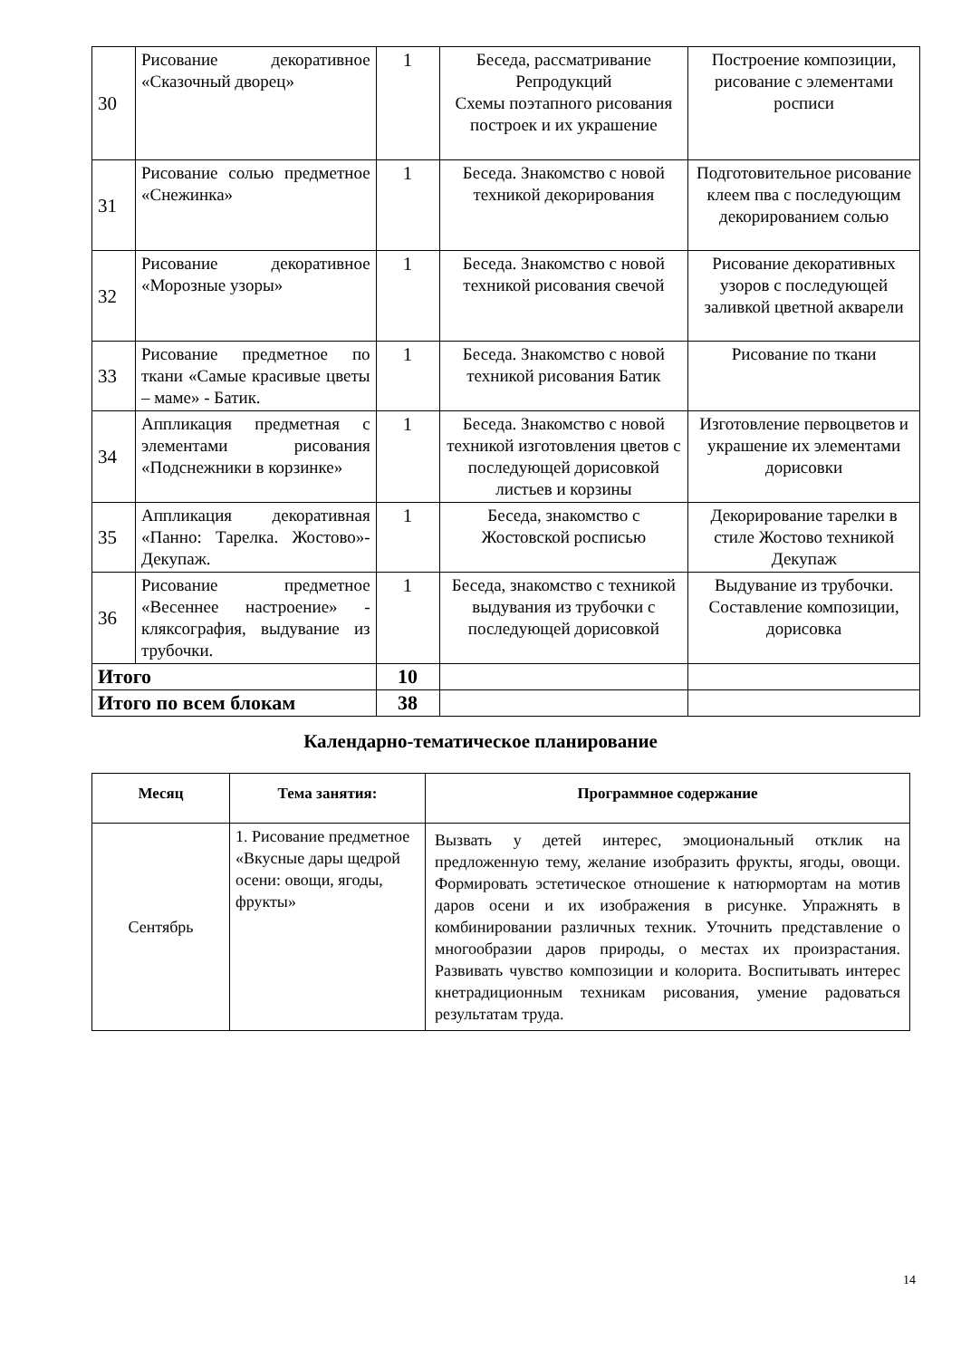| 30 | Рисование декоративное «Сказочный дворец» | 1 | Беседа, рассматривание Репродукций Схемы поэтапного рисования построек и их украшение | Построение композиции, рисование с элементами росписи |
| 31 | Рисование солью предметное «Снежинка» | 1 | Беседа. Знакомство с новой техникой декорирования | Подготовительное рисование клеем пва с последующим декорированием солью |
| 32 | Рисование декоративное «Морозные узоры» | 1 | Беседа. Знакомство с новой техникой рисования свечой | Рисование декоративных узоров с последующей заливкой цветной акварели |
| 33 | Рисование предметное по ткани «Самые красивые цветы – маме» - Батик. | 1 | Беседа. Знакомство с новой техникой рисования Батик | Рисование по ткани |
| 34 | Аппликация предметная с элементами рисования «Подснежники в корзинке» | 1 | Беседа. Знакомство с новой техникой изготовления цветов с последующей дорисовкой листьев и корзины | Изготовление первоцветов и украшение их элементами дорисовки |
| 35 | Аппликация декоративная «Панно: Тарелка. Жостово»- Декупаж. | 1 | Беседа, знакомство с Жостовской росписью | Декорирование тарелки в стиле Жостово техникой Декупаж |
| 36 | Рисование предметное «Весеннее настроение» - кляксография, выдувание из трубочки. | 1 | Беседа, знакомство с техникой выдувания из трубочки с последующей дорисовкой | Выдувание из трубочки. Составление композиции, дорисовка |
| Итого | | 10 | | |
| Итого по всем блокам | | 38 | | |
Календарно-тематическое планирование
| Месяц | Тема занятия: | Программное содержание |
| --- | --- | --- |
| Сентябрь | 1. Рисование предметное «Вкусные дары щедрой осени: овощи, ягоды, фрукты» | Вызвать у детей интерес, эмоциональный отклик на предложенную тему, желание изобразить фрукты, ягоды, овощи. Формировать эстетическое отношение к натюрмортам на мотив даров осени и их изображения в рисунке. Упражнять в комбинировании различных техник. Уточнить представление о многообразии даров природы, о местах их произрастания. Развивать чувство композиции и колорита. Воспитывать интерес кнетрадиционным техникам рисования, умение радоваться результатам труда. |
14